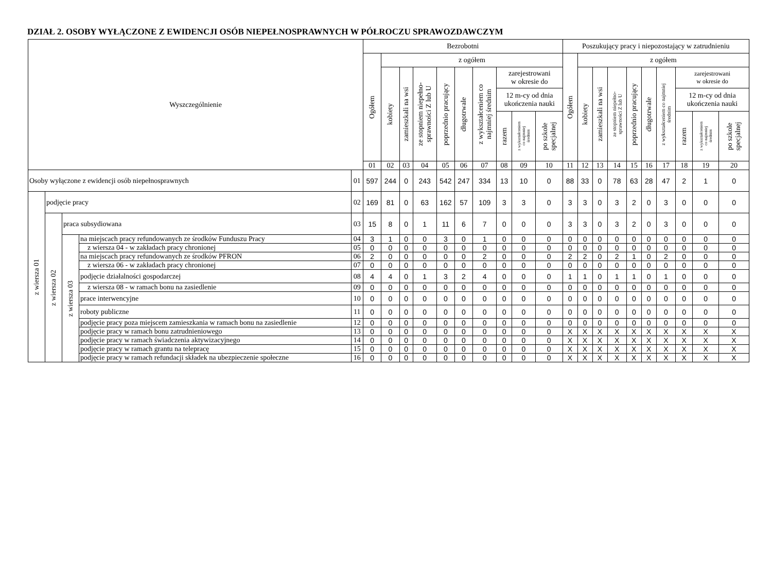DZIAŁ 2. OSOBY WYŁĄCZONE Z EWIDENCJI OSÓB NIEPEŁNOSPRAWNYCH W PÓŁROCZU SPRAWOZDAWCZYM
| Wyszczególnienie | | | | | Bezrobotni | | | | | | | | | | Poszukujący pracy i niepozostający w zatrudnieniu | | | | | | | | | |
| --- | --- | --- | --- | --- | --- | --- | --- | --- | --- | --- | --- | --- | --- | --- | --- | --- | --- | --- | --- | --- | --- | --- | --- | --- |
| | | | | | Ogółem | z ogółem | | | | | | | | | Ogółem | z ogółem | | | | | | | | |
| | | | | | | kobiety | zamieszkali na wsi | ze stopniem niepełno- sprawności Z lub U | poprzednio pracujący | długotrwale | z wykształceniem co najmniej średnim | zarejestrowani w okresie do | | | | kobiety | zamieszkali na wsi | ze stopniem niepełno- sprawności Z lub U | poprzednio pracujący | długotrwale | z wykształceniem co najmniej średnim | zarejestrowani w okresie do | | |
| | | | | | | | | | | | | 12 m-cy od dnia ukończenia nauki | | | | | | | | | | 12 m-cy od dnia ukończenia nauki | | |
| | | | | | | | | | | | | razem | z wykształceniem co najmniej średnim | po szkole specjalnej | | | | | | | | razem | z wykształceniem co najmniej średnim | po szkole specjalnej |
| | | | | | 01 | 02 | 03 | 04 | 05 | 06 | 07 | 08 | 09 | 10 | 11 | 12 | 13 | 14 | 15 | 16 | 17 | 18 | 19 | 20 |
| Osoby wyłączone z ewidencji osób niepełnosprawnych | | | | 01 | 597 | 244 | 0 | 243 | 542 | 247 | 334 | 13 | 10 | 0 | 88 | 33 | 0 | 78 | 63 | 28 | 47 | 2 | 1 | 0 |
| z wiersza 01 | podjęcie pracy | | | 02 | 169 | 81 | 0 | 63 | 162 | 57 | 109 | 3 | 3 | 0 | 3 | 3 | 0 | 3 | 2 | 0 | 3 | 0 | 0 | 0 |
| | z wiersza 02 | praca subsydiowana | | 03 | 15 | 8 | 0 | 1 | 11 | 6 | 7 | 0 | 0 | 0 | 3 | 3 | 0 | 3 | 2 | 0 | 3 | 0 | 0 | 0 |
| | | z wiersza 03 | na miejscach pracy refundowanych ze środków Funduszu Pracy | 04 | 3 | 1 | 0 | 0 | 3 | 0 | 1 | 0 | 0 | 0 | 0 | 0 | 0 | 0 | 0 | 0 | 0 | 0 | 0 | 0 |
| | | | z wiersza 04 - w zakładach pracy chronionej | 05 | 0 | 0 | 0 | 0 | 0 | 0 | 0 | 0 | 0 | 0 | 0 | 0 | 0 | 0 | 0 | 0 | 0 | 0 | 0 | 0 |
| | | | na miejscach pracy refundowanych ze środków PFRON | 06 | 2 | 0 | 0 | 0 | 0 | 0 | 2 | 0 | 0 | 0 | 2 | 2 | 0 | 2 | 1 | 0 | 2 | 0 | 0 | 0 |
| | | | z wiersza 06 - w zakładach pracy chronionej | 07 | 0 | 0 | 0 | 0 | 0 | 0 | 0 | 0 | 0 | 0 | 0 | 0 | 0 | 0 | 0 | 0 | 0 | 0 | 0 | 0 |
| | | | podjęcie działalności gospodarczej | 08 | 4 | 4 | 0 | 1 | 3 | 2 | 4 | 0 | 0 | 0 | 1 | 1 | 0 | 1 | 1 | 0 | 1 | 0 | 0 | 0 |
| | | | z wiersza 08 - w ramach bonu na zasiedlenie | 09 | 0 | 0 | 0 | 0 | 0 | 0 | 0 | 0 | 0 | 0 | 0 | 0 | 0 | 0 | 0 | 0 | 0 | 0 | 0 | 0 |
| | | | prace interwencyjne | 10 | 0 | 0 | 0 | 0 | 0 | 0 | 0 | 0 | 0 | 0 | 0 | 0 | 0 | 0 | 0 | 0 | 0 | 0 | 0 | 0 |
| | | | roboty publiczne | 11 | 0 | 0 | 0 | 0 | 0 | 0 | 0 | 0 | 0 | 0 | 0 | 0 | 0 | 0 | 0 | 0 | 0 | 0 | 0 | 0 |
| | | | podjęcie pracy poza miejscem zamieszkania w ramach bonu na zasiedlenie | 12 | 0 | 0 | 0 | 0 | 0 | 0 | 0 | 0 | 0 | 0 | 0 | 0 | 0 | 0 | 0 | 0 | 0 | 0 | 0 | 0 |
| | | | podjęcie pracy w ramach bonu zatrudnieniowego | 13 | 0 | 0 | 0 | 0 | 0 | 0 | 0 | 0 | 0 | 0 | X | X | X | X | X | X | X | X | X | X |
| | | | podjęcie pracy w ramach świadczenia aktywizacyjnego | 14 | 0 | 0 | 0 | 0 | 0 | 0 | 0 | 0 | 0 | 0 | X | X | X | X | X | X | X | X | X | X |
| | | | podjęcie pracy w ramach grantu na telepracę | 15 | 0 | 0 | 0 | 0 | 0 | 0 | 0 | 0 | 0 | 0 | X | X | X | X | X | X | X | X | X | X |
| | | | podjęcie pracy w ramach refundacji składek na ubezpieczenie społeczne | 16 | 0 | 0 | 0 | 0 | 0 | 0 | 0 | 0 | 0 | 0 | X | X | X | X | X | X | X | X | X | X |